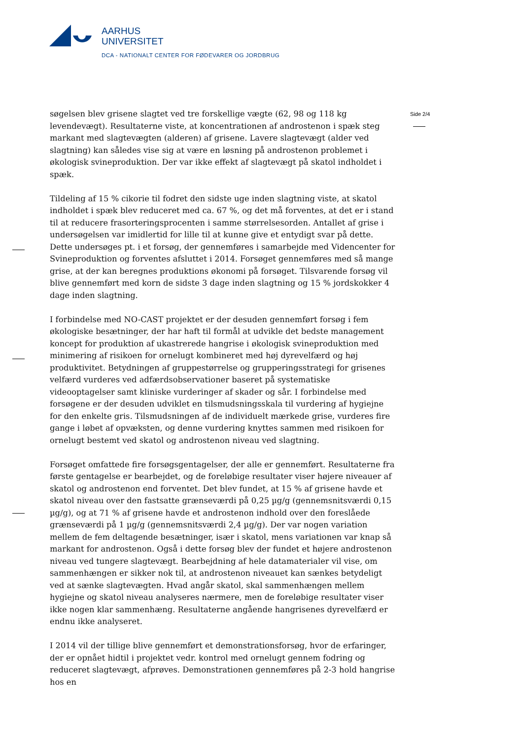AARHUS
UNIVERSITET
DCA - NATIONALT CENTER FOR FØDEVARER OG JORDBRUG
Side 2/4
søgelsen blev grisene slagtet ved tre forskellige vægte (62, 98 og 118 kg levendevægt). Resultaterne viste, at koncentrationen af androstenon i spæk steg markant med slagtevægten (alderen) af grisene. Lavere slagtevægt (alder ved slagtning) kan således vise sig at være en løsning på androstenon problemet i økologisk svineproduktion. Der var ikke effekt af slagtevægt på skatol indholdet i spæk.
Tildeling af 15 % cikorie til fodret den sidste uge inden slagtning viste, at skatol indholdet i spæk blev reduceret med ca. 67 %, og det må forventes, at det er i stand til at reducere frasorteringsprocenten i samme størrelsesorden. Antallet af grise i undersøgelsen var imidlertid for lille til at kunne give et entydigt svar på dette. Dette undersøges pt. i et forsøg, der gennemføres i samarbejde med Videncenter for Svineproduktion og forventes afsluttet i 2014. Forsøget gennemføres med så mange grise, at der kan beregnes produktions økonomi på forsøget. Tilsvarende forsøg vil blive gennemført med korn de sidste 3 dage inden slagtning og 15 % jordskokker 4 dage inden slagtning.
I forbindelse med NO-CAST projektet er der desuden gennemført forsøg i fem økologiske besætninger, der har haft til formål at udvikle det bedste management koncept for produktion af ukastrerede hangrise i økologisk svineproduktion med minimering af risikoen for ornelugt kombineret med høj dyrevelfærd og høj produktivitet. Betydningen af gruppestørrelse og grupperingsstrategi for grisenes velfærd vurderes ved adfærdsobservationer baseret på systematiske videooptagelser samt kliniske vurderinger af skader og sår. I forbindelse med forsøgene er der desuden udviklet en tilsmudsningsskala til vurdering af hygiejne for den enkelte gris. Tilsmudsningen af de individuelt mærkede grise, vurderes fire gange i løbet af opvæksten, og denne vurdering knyttes sammen med risikoen for ornelugt bestemt ved skatol og androstenon niveau ved slagtning.
Forsøget omfattede fire forsøgsgentagelser, der alle er gennemført. Resultaterne fra første gentagelse er bearbejdet, og de foreløbige resultater viser højere niveauer af skatol og androstenon end forventet. Det blev fundet, at 15 % af grisene havde et skatol niveau over den fastsatte grænseværdi på 0,25 µg/g (gennemsnitsværdi 0,15 µg/g), og at 71 % af grisene havde et androstenon indhold over den foreslåede grænseværdi på 1 µg/g (gennemsnitsværdi 2,4 µg/g). Der var nogen variation mellem de fem deltagende besætninger, især i skatol, mens variationen var knap så markant for androstenon. Også i dette forsøg blev der fundet et højere androstenon niveau ved tungere slagtevægt. Bearbejdning af hele datamaterialer vil vise, om sammenhængen er sikker nok til, at androstenon niveauet kan sænkes betydeligt ved at sænke slagtevægten. Hvad angår skatol, skal sammenhængen mellem hygiejne og skatol niveau analyseres nærmere, men de foreløbige resultater viser ikke nogen klar sammenhæng. Resultaterne angående hangrisenes dyrevelfærd er endnu ikke analyseret.
I 2014 vil der tillige blive gennemført et demonstrationsforsøg, hvor de erfaringer, der er opnået hidtil i projektet vedr. kontrol med ornelugt gennem fodring og reduceret slagtevægt, afprøves. Demonstrationen gennemføres på 2-3 hold hangrise hos en